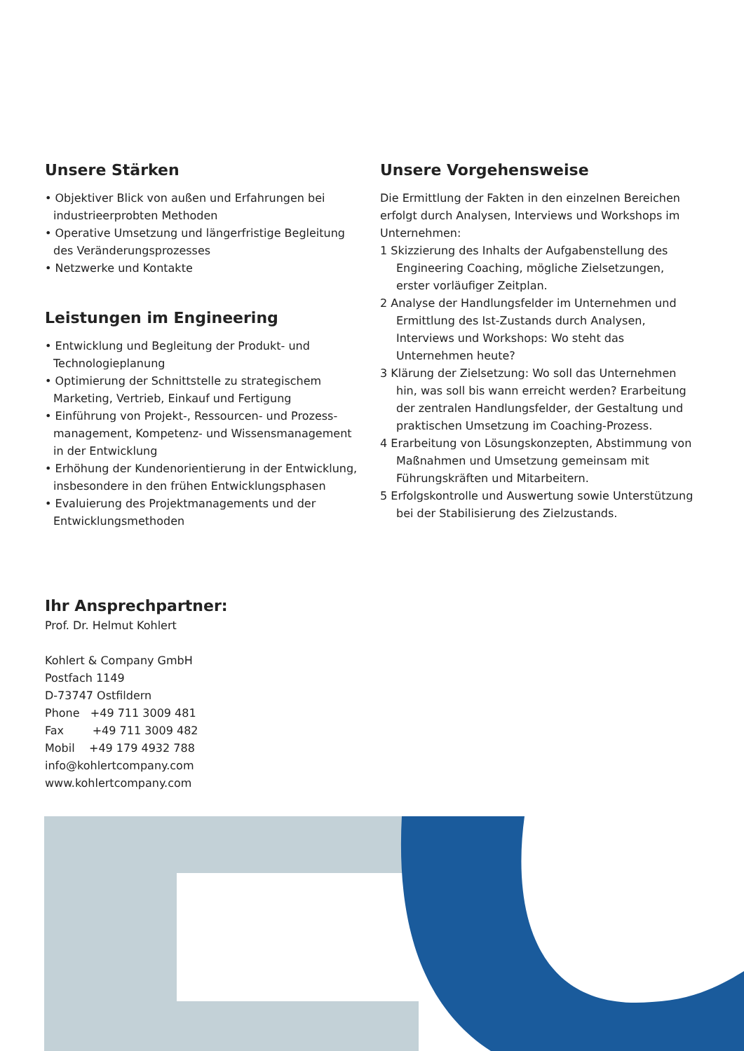Unsere Stärken
• Objektiver Blick von außen und Erfahrungen bei industrieerprobten Methoden
• Operative Umsetzung und längerfristige Begleitung des Veränderungsprozesses
• Netzwerke und Kontakte
Leistungen im Engineering
• Entwicklung und Begleitung der Produkt- und Technologieplanung
• Optimierung der Schnittstelle zu strategischem Marketing, Vertrieb, Einkauf und Fertigung
• Einführung von Projekt-, Ressourcen- und Prozess­management, Kompetenz- und Wissensmanagement in der Entwicklung
• Erhöhung der Kundenorientierung in der Entwicklung, insbesondere in den frühen Entwicklungsphasen
• Evaluierung des Projektmanagements und der Entwicklungsmethoden
Unsere Vorgehensweise
Die Ermittlung der Fakten in den einzelnen Bereichen erfolgt durch Analysen, Interviews und Workshops im Unternehmen:
1 Skizzierung des Inhalts der Aufgabenstellung des Engineering Coaching, mögliche Zielsetzungen, erster vorläufiger Zeitplan.
2 Analyse der Handlungsfelder im Unternehmen und Ermittlung des Ist-Zustands durch Analysen, Interviews und Workshops: Wo steht das Unternehmen heute?
3 Klärung der Zielsetzung: Wo soll das Unternehmen hin, was soll bis wann erreicht werden? Erarbeitung der zentralen Handlungsfelder, der Gestaltung und praktischen Umsetzung im Coaching-Prozess.
4 Erarbeitung von Lösungskonzepten, Abstimmung von Maßnahmen und Umsetzung gemeinsam mit Führungskräften und Mitarbeitern.
5 Erfolgskontrolle und Auswertung sowie Unterstüt­zung bei der Stabilisierung des Zielzustands.
Ihr Ansprechpartner:
Prof. Dr. Helmut Kohlert
Kohlert & Company GmbH
Postfach 1149
D-73747 Ostfildern
Phone +49 711 3009 481
Fax +49 711 3009 482
Mobil +49 179 4932 788
info@kohlertcompany.com
www.kohlertcompany.com